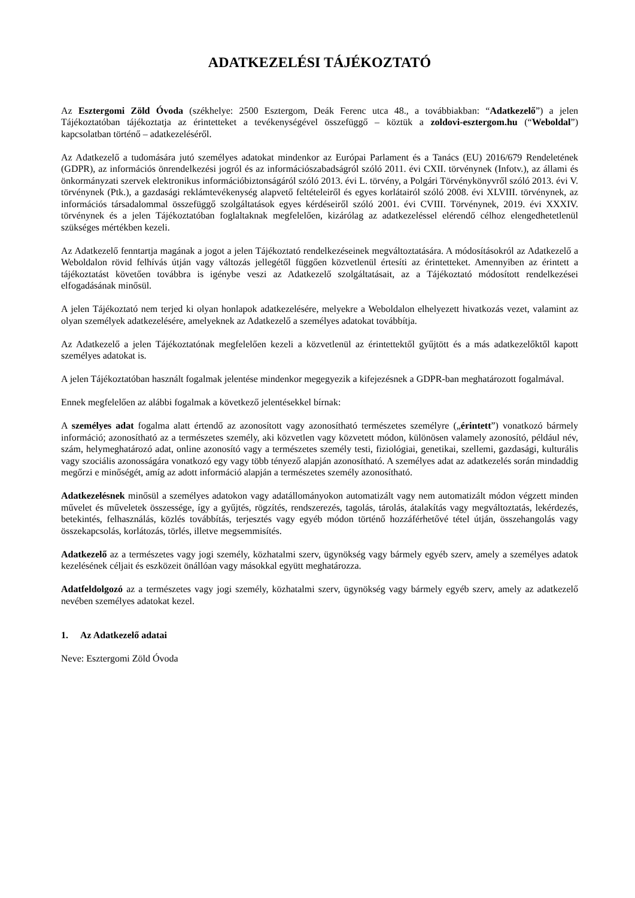ADATKEZELÉSI TÁJÉKOZTATÓ
Az Esztergomi Zöld Óvoda (székhelye: 2500 Esztergom, Deák Ferenc utca 48., a továbbiakban: “Adatkezelő”) a jelen Tájékoztatóban tájékoztatja az érintetteket a tevékenységével összefüggő – köztük a zoldovi-esztergom.hu (“Weboldal”) kapcsolatban történő – adatkezeléséről.
Az Adatkezelő a tudomására jutó személyes adatokat mindenkor az Európai Parlament és a Tanács (EU) 2016/679 Rendeletének (GDPR), az információs önrendelkezési jogról és az információszabadságról szóló 2011. évi CXII. törvénynek (Infotv.), az állami és önkormányzati szervek elektronikus információbiztonságáról szóló 2013. évi L. törvény, a Polgári Törvénykönyvről szóló 2013. évi V. törvénynek (Ptk.), a gazdasági reklámtevékenység alapvető feltételeiről és egyes korlátairól szóló 2008. évi XLVIII. törvénynek, az információs társadalommal összefüggő szolgáltatások egyes kérdéseiről szóló 2001. évi CVIII. Törvénynek, 2019. évi XXXIV. törvénynek és a jelen Tájékoztatóban foglaltaknak megfelelően, kizárólag az adatkezeléssel elérendő célhoz elengedhetetlenül szükséges mértékben kezeli.
Az Adatkezelő fenntartja magának a jogot a jelen Tájékoztató rendelkezéseinek megváltoztatására. A módosításokról az Adatkezelő a Weboldalon rövid felhívás útján vagy változás jellegétől függően közvetlenül értesíti az érintetteket. Amennyiben az érintett a tájékoztatást követően továbbra is igénybe veszi az Adatkezelő szolgáltatásait, az a Tájékoztató módosított rendelkezései elfogadásának minősül.
A jelen Tájékoztató nem terjed ki olyan honlapok adatkezelésére, melyekre a Weboldalon elhelyezett hivatkozás vezet, valamint az olyan személyek adatkezelésére, amelyeknek az Adatkezelő a személyes adatokat továbbítja.
Az Adatkezelő a jelen Tájékoztatónak megfelelően kezeli a közvetlenül az érintettektől gyűjtött és a más adatkezelőktől kapott személyes adatokat is.
A jelen Tájékoztatóban használt fogalmak jelentése mindenkor megegyezik a kifejezésnek a GDPR-ban meghatározott fogalmával.
Ennek megfelelően az alábbi fogalmak a következő jelentésekkel bírnak:
A személyes adat fogalma alatt értendő az azonosított vagy azonosítható természetes személyre („érintett”) vonatkozó bármely információ; azonosítható az a természetes személy, aki közvetlen vagy közvetett módon, különösen valamely azonosító, például név, szám, helymeghatározó adat, online azonosító vagy a természetes személy testi, fiziológiai, genetikai, szellemi, gazdasági, kulturális vagy szociális azonosságára vonatkozó egy vagy több tényező alapján azonosítható. A személyes adat az adatkezelés során mindaddig megőrzi e minőségét, amíg az adott információ alapján a természetes személy azonosítható.
Adatkezelésnek minősül a személyes adatokon vagy adatállományokon automatizált vagy nem automatizált módon végzett minden művelet és műveletek összessége, így a gyűjtés, rögzítés, rendszerezés, tagolás, tárolás, átalakítás vagy megváltoztatás, lekérdezés, betekintés, felhasználás, közlés továbbítás, terjesztés vagy egyéb módon történő hozzáférhetővé tétel útján, összehangolás vagy összekapcsolás, korlátozás, törlés, illetve megsemmisítés.
Adatkezelő az a természetes vagy jogi személy, közhatalmi szerv, ügynökség vagy bármely egyéb szerv, amely a személyes adatok kezelésének céljait és eszközeit önállóan vagy másokkal együtt meghatározza.
Adatfeldolgozó az a természetes vagy jogi személy, közhatalmi szerv, ügynökség vagy bármely egyéb szerv, amely az adatkezelő nevében személyes adatokat kezel.
1. Az Adatkezelő adatai
Neve: Esztergomi Zöld Óvoda